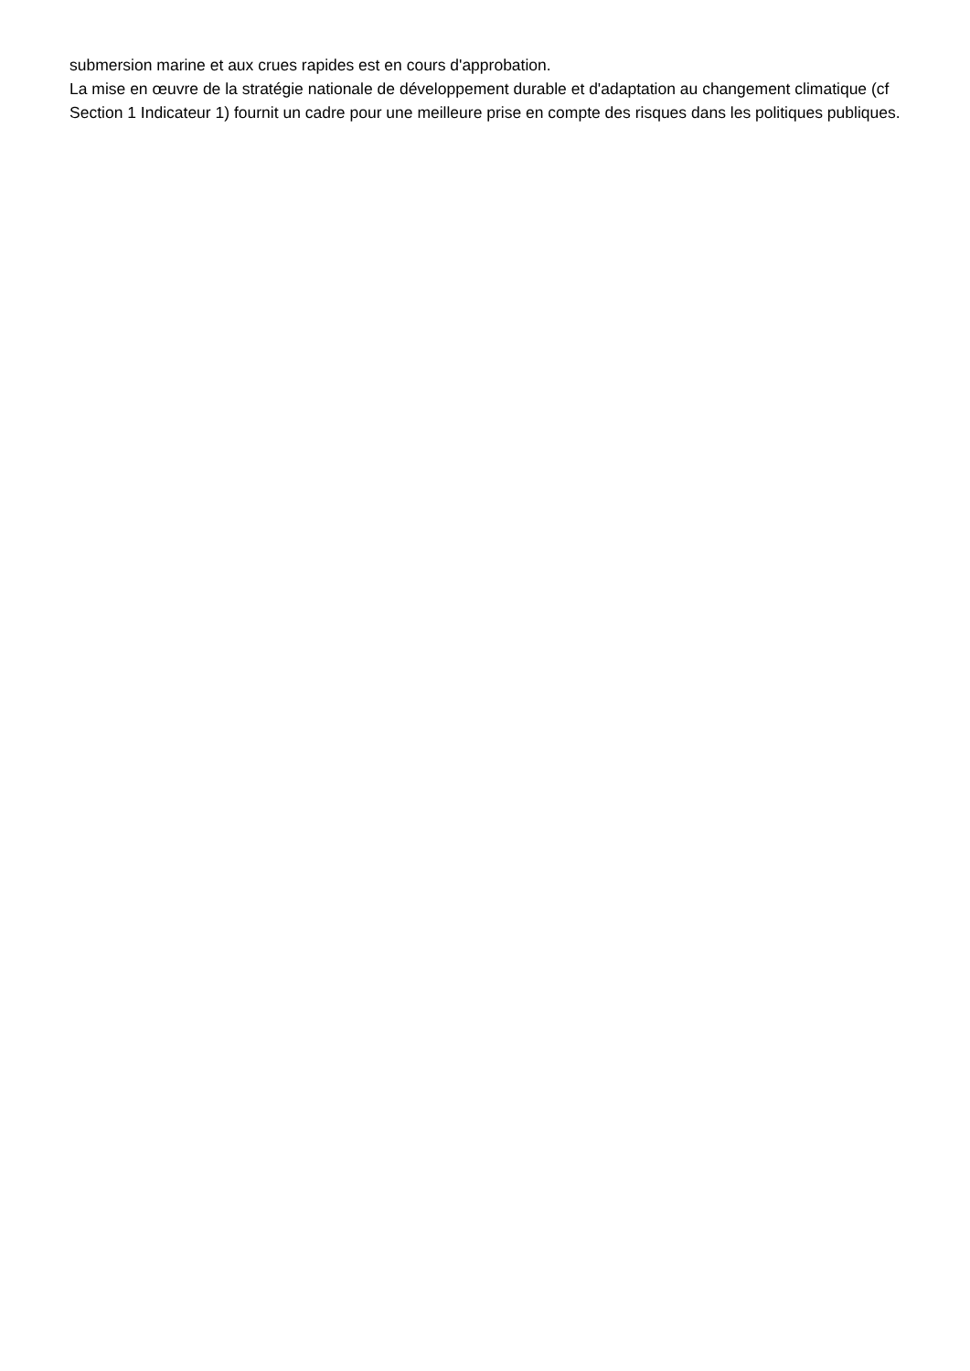submersion marine et aux crues rapides est en cours d'approbation.
La mise en œuvre de la stratégie nationale de développement durable et d'adaptation au changement climatique (cf Section 1 Indicateur 1) fournit un cadre pour une meilleure prise en compte des risques dans les politiques publiques.